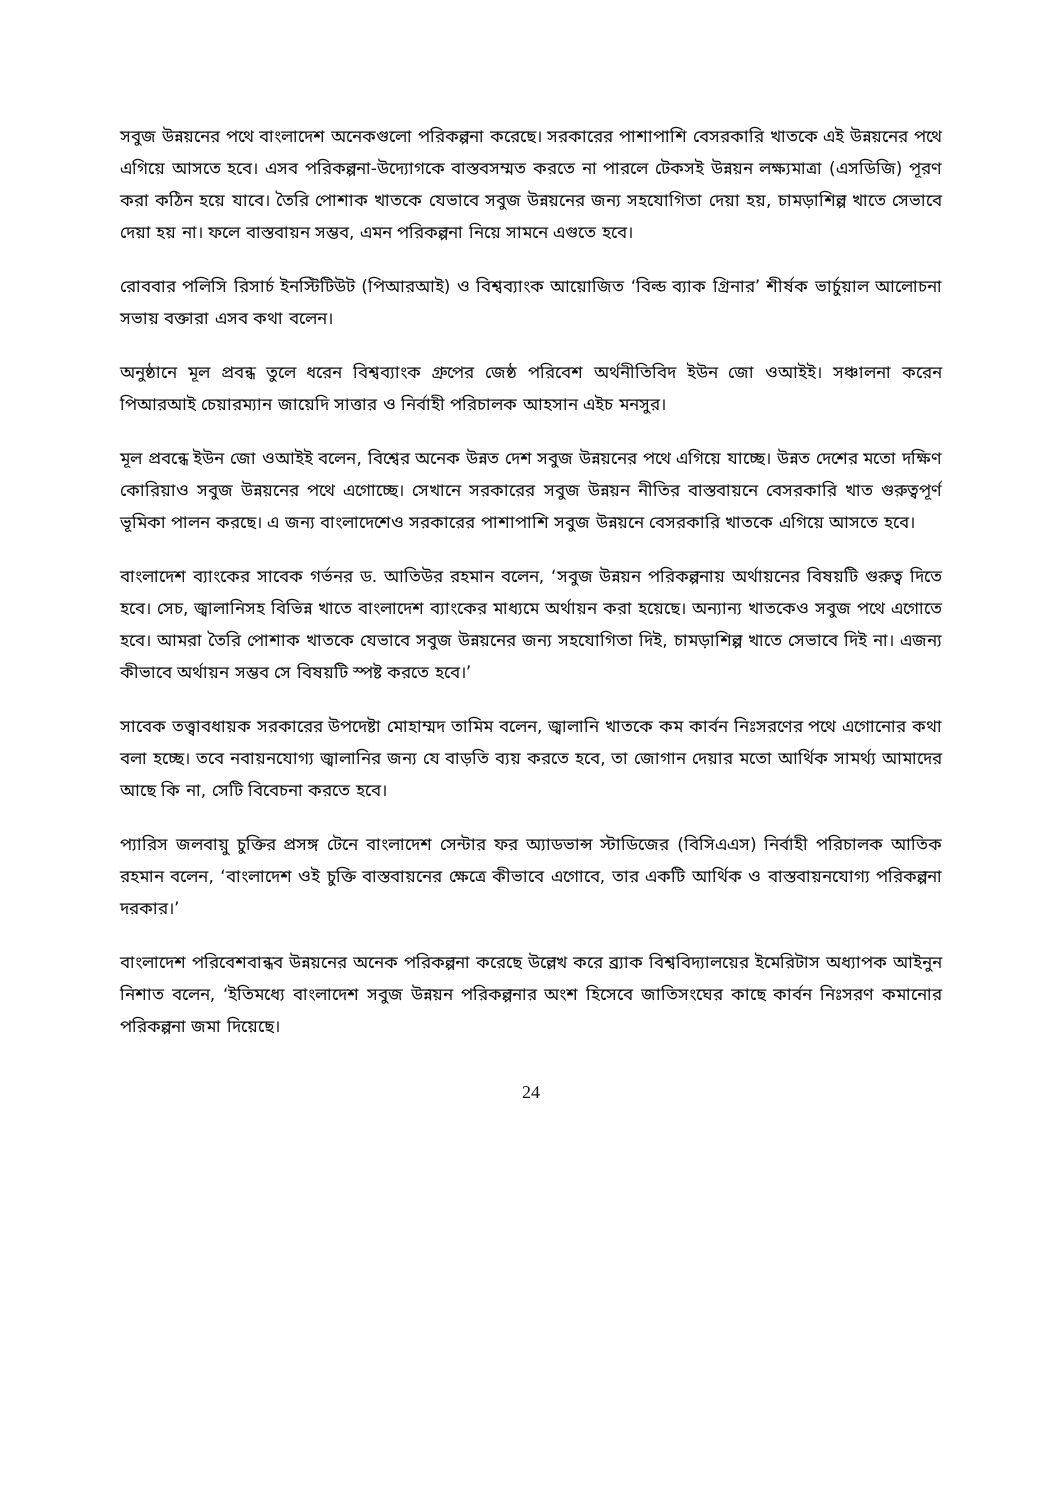সবুজ উন্নয়নের পথে বাংলাদেশ অনেকগুলো পরিকল্পনা করেছে। সরকারের পাশাপাশি বেসরকারি খাতকে এই উন্নয়নের পথে এগিয়ে আসতে হবে। এসব পরিকল্পনা-উদ্যোগকে বাস্তবসম্মত করতে না পারলে টেকসই উন্নয়ন লক্ষ্যমাত্রা (এসডিজি) পূরণ করা কঠিন হয়ে যাবে। তৈরি পোশাক খাতকে যেভাবে সবুজ উন্নয়নের জন্য সহযোগিতা দেয়া হয়, চামড়াশিল্প খাতে সেভাবে দেয়া হয় না। ফলে বাস্তবায়ন সম্ভব, এমন পরিকল্পনা নিয়ে সামনে এগুতে হবে।
রোববার পলিসি রিসার্চ ইনস্টিটিউট (পিআরআই) ও বিশ্বব্যাংক আয়োজিত ‘বিল্ড ব্যাক গ্রিনার’ শীর্ষক ভার্চুয়াল আলোচনা সভায় বক্তারা এসব কথা বলেন।
অনুষ্ঠানে মূল প্রবন্ধ তুলে ধরেন বিশ্বব্যাংক গ্রুপের জেষ্ঠ পরিবেশ অর্থনীতিবিদ ইউন জো ওআইই। সঞ্চালনা করেন পিআরআই চেয়ারম্যান জায়েদি সাত্তার ও নির্বাহী পরিচালক আহসান এইচ মনসুর।
মূল প্রবন্ধে ইউন জো ওআইই বলেন, বিশ্বের অনেক উন্নত দেশ সবুজ উন্নয়নের পথে এগিয়ে যাচ্ছে। উন্নত দেশের মতো দক্ষিণ কোরিয়াও সবুজ উন্নয়নের পথে এগোচ্ছে। সেখানে সরকারের সবুজ উন্নয়ন নীতির বাস্তবায়নে বেসরকারি খাত গুরুত্বপূর্ণ ভূমিকা পালন করছে। এ জন্য বাংলাদেশেও সরকারের পাশাপাশি সবুজ উন্নয়নে বেসরকারি খাতকে এগিয়ে আসতে হবে।
বাংলাদেশ ব্যাংকের সাবেক গর্ভনর ড. আতিউর রহমান বলেন, ‘সবুজ উন্নয়ন পরিকল্পনায় অর্থায়নের বিষয়টি গুরুত্ব দিতে হবে। সেচ, জ্বালানিসহ বিভিন্ন খাতে বাংলাদেশ ব্যাংকের মাধ্যমে অর্থায়ন করা হয়েছে। অন্যান্য খাতকেও সবুজ পথে এগোতে হবে। আমরা তৈরি পোশাক খাতকে যেভাবে সবুজ উন্নয়নের জন্য সহযোগিতা দিই, চামড়াশিল্প খাতে সেভাবে দিই না। এজন্য কীভাবে অর্থায়ন সম্ভব সে বিষয়টি স্পষ্ট করতে হবে।’
সাবেক তত্ত্বাবধায়ক সরকারের উপদেষ্টা মোহাম্মদ তামিম বলেন, জ্বালানি খাতকে কম কার্বন নিঃসরণের পথে এগোনোর কথা বলা হচ্ছে। তবে নবায়নযোগ্য জ্বালানির জন্য যে বাড়তি ব্যয় করতে হবে, তা জোগান দেয়ার মতো আর্থিক সামর্থ্য আমাদের আছে কি না, সেটি বিবেচনা করতে হবে।
প্যারিস জলবায়ু চুক্তির প্রসঙ্গ টেনে বাংলাদেশ সেন্টার ফর অ্যাডভান্স স্টাডিজের (বিসিএএস) নির্বাহী পরিচালক আতিক রহমান বলেন, ‘বাংলাদেশ ওই চুক্তি বাস্তবায়নের ক্ষেত্রে কীভাবে এগোবে, তার একটি আর্থিক ও বাস্তবায়নযোগ্য পরিকল্পনা দরকার।’
বাংলাদেশ পরিবেশবান্ধব উন্নয়নের অনেক পরিকল্পনা করেছে উল্লেখ করে ব্র্যাক বিশ্ববিদ্যালয়ের ইমেরিটাস অধ্যাপক আইনুন নিশাত বলেন, ‘ইতিমধ্যে বাংলাদেশ সবুজ উন্নয়ন পরিকল্পনার অংশ হিসেবে জাতিসংঘের কাছে কার্বন নিঃসরণ কমানোর পরিকল্পনা জমা দিয়েছে।
24